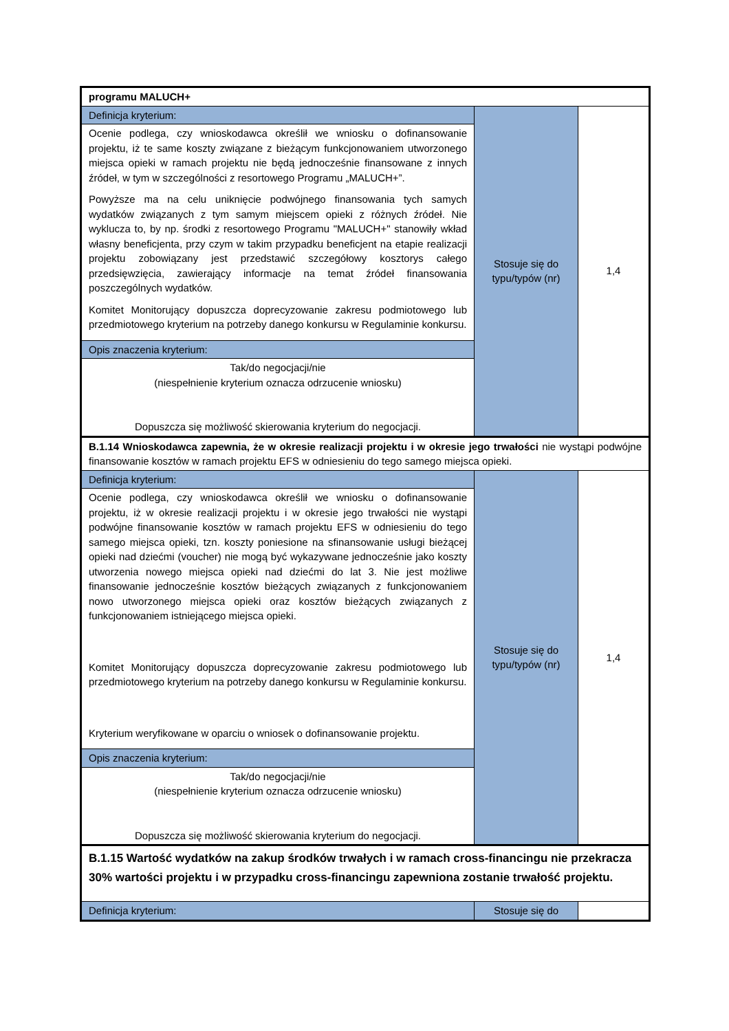| programu MALUCH+ | | |
| Definicja kryterium: | Stosuje się do typu/typów (nr) | 1,4 |
| Ocenie podlega, czy wnioskodawca określił we wniosku o dofinansowanie projektu, iż te same koszty związane z bieżącym funkcjonowaniem utworzonego miejsca opieki w ramach projektu nie będą jednocześnie finansowane z innych źródeł, w tym w szczególności z resortowego Programu „MALUCH+”. Powyższe ma na celu uniknięcie podwójnego finansowania tych samych wydatków związanych z tym samym miejscem opieki z różnych źródeł. Nie wyklucza to, by np. środki z resortowego Programu "MALUCH+" stanowiły wkład własny beneficjenta, przy czym w takim przypadku beneficjent na etapie realizacji projektu zobowiązany jest przedstawić szczegółowy kosztorys całego przedsięwzięcia, zawierający informacje na temat źródeł finansowania poszczególnych wydatków. Komitet Monitorujący dopuszcza doprecyzowanie zakresu podmiotowego lub przedmiotowego kryterium na potrzeby danego konkursu w Regulaminie konkursu. | | |
| Opis znaczenia kryterium: | | |
| Tak/do negocjacji/nie (niespełnienie kryterium oznacza odrzucenie wniosku) Dopuszcza się możliwość skierowania kryterium do negocjacji. | | |
| B.1.14 Wnioskodawca zapewnia, że w okresie realizacji projektu i w okresie jego trwałości nie wystąpi podwójne finansowanie kosztów w ramach projektu EFS w odniesieniu do tego samego miejsca opieki. | | |
| Definicja kryterium: | Stosuje się do typu/typów (nr) | 1,4 |
| Ocenie podlega, czy wnioskodawca określił we wniosku o dofinansowanie projektu, iż w okresie realizacji projektu i w okresie jego trwałości nie wystąpi podwójne finansowanie kosztów w ramach projektu EFS w odniesieniu do tego samego miejsca opieki, tzn. koszty poniesione na sfinansowanie usługi bieżącej opieki nad dziećmi (voucher) nie mogą być wykazywane jednocześnie jako koszty utworzenia nowego miejsca opieki nad dziećmi do lat 3. Nie jest możliwe finansowanie jednocześnie kosztów bieżących związanych z funkcjonowaniem nowo utworzonego miejsca opieki oraz kosztów bieżących związanych z funkcjonowaniem istniejącego miejsca opieki. Komitet Monitorujący dopuszcza doprecyzowanie zakresu podmiotowego lub przedmiotowego kryterium na potrzeby danego konkursu w Regulaminie konkursu. Kryterium weryfikowane w oparciu o wniosek o dofinansowanie projektu. | | |
| Opis znaczenia kryterium: | | |
| Tak/do negocjacji/nie (niespełnienie kryterium oznacza odrzucenie wniosku) Dopuszcza się możliwość skierowania kryterium do negocjacji. | | |
| B.1.15 Wartość wydatków na zakup środków trwałych i w ramach cross-financingu nie przekracza 30% wartości projektu i w przypadku cross-financingu zapewniona zostanie trwałość projektu. | | |
| Definicja kryterium: | Stosuje się do | |